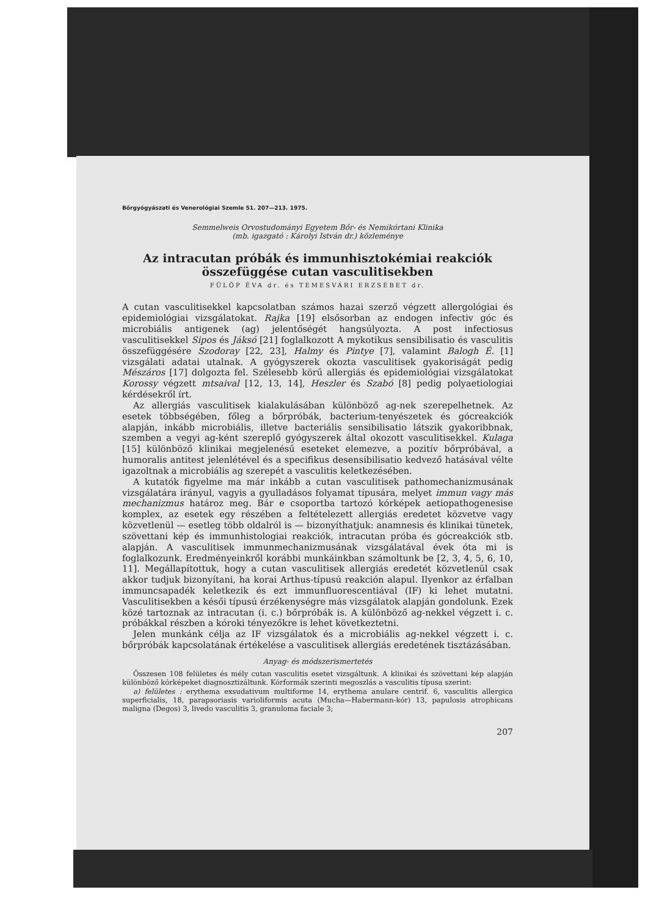Bőrgyógyászati és Venerológiai Szemle 51. 207—213. 1975.
Semmelweis Orvostudományi Egyetem Bőr- és Nemikórtani Klinika
(mb. igazgató : Károlyi István dr.) közleménye
Az intracutan próbák és immunhisztokémiai reakciók
összefüggése cutan vasculitisekben
FÜLÖP ÉVA dr. és TEMESVÁRI ERZSÉBET dr.
A cutan vasculitisekkel kapcsolatban számos hazai szerző végzett allergológiai és epidemiológiai vizsgálatokat. Rajka [19] elsősorban az endogen infectiv góc és microbiális antigenek (ag) jelentőségét hangsúlyozta. A post infectiosus vasculitisekkel Sipos és Jáksó [21] foglalkozott A mykotikus sensibilisatio és vasculitis összefüggésére Szodoray [22, 23], Halmy és Pintye [7], valamint Balogh É. [1] vizsgálati adatai utalnak. A gyógyszerek okozta vasculitisek gyakoriságát pedig Mészáros [17] dolgozta fel. Szélesebb körű allergiás és epidemiológiai vizsgálatokat Korossy végzett mtsaival [12, 13, 14], Heszler és Szabó [8] pedig polyaetiologiai kérdésekről írt.
Az allergiás vasculitisek kialakulásában különböző ag-nek szerepelhetnek. Az esetek többségében, főleg a bőrpróbák, bacterium-tenyészetek és gócreakciók alapján, inkább microbiális, illetve bacteriális sensibilisatio látszik gyakoribbnak, szemben a vegyi ag-ként szereplő gyógyszerek által okozott vasculitisekkel. Kulaga [15] különböző klinikai megjelenésű eseteket elemezve, a pozitív bőrpróbával, a humoralis antitest jelenlétével és a specifikus desensibilisatio kedvező hatásával vélte igazoltnak a microbiális ag szerepét a vasculitis keletkezésében.
A kutatók figyelme ma már inkább a cutan vasculitisek pathomechanizmusának vizsgálatára irányul, vagyis a gyulladásos folyamat típusára, melyet immun vagy más mechanizmus határoz meg. Bár e csoportba tartozó kórképek aetiopathogenesise komplex, az esetek egy részében a feltételezett allergiás eredetet közvetve vagy közvetlenül — esetleg több oldalról is — bizonyíthatjuk: anamnesis és klinikai tünetek, szövettani kép és immunhistologiai reakciók, intracutan próba és gócreakciók stb. alapján. A vasculitisek immunmechanizmusának vizsgálatával évek óta mi is foglalkozunk. Eredményeinkről korábbi munkáinkban számoltunk be [2, 3, 4, 5, 6, 10, 11]. Megállapítottuk, hogy a cutan vasculitisek allergiás eredetét közvetlenül csak akkor tudjuk bizonyítani, ha korai Arthus-típusú reakción alapul. Ilyenkor az érfalban immuncsapadék keletkezik és ezt immunfluorescentiával (IF) ki lehet mutatni. Vasculitisekben a késői típusú érzékenységre más vizsgálatok alapján gondolunk. Ezek közé tartoznak az intracutan (i. c.) bőrpróbák is. A különböző ag-nekkel végzett i. c. próbákkal részben a kóroki tényezőkre is lehet következtetni.
Jelen munkánk célja az IF vizsgálatok és a microbiális ag-nekkel végzett i. c. bőrpróbák kapcsolatának értékelése a vasculitisek allergiás eredetének tisztázásában.
Anyag- és módszerismertetés
Összesen 108 felületes és mély cutan vasculitis esetet vizsgáltunk. A klinikai és szövettani kép alapján különböző kórképeket diagnosztizáltunk. Kórformák szerinti megoszlás a vasculitis típusa szerint:
a) felületes : erythema exsudativum multiforme 14, erythema anulare centrif. 6, vasculitis allergica superficialis, 18, parapsoriasis varioliformis acuta (Mucha—Habermann-kór) 13, papulosis atrophicans maligna (Degos) 3, livedo vasculitis 3, granuloma faciale 3;
207